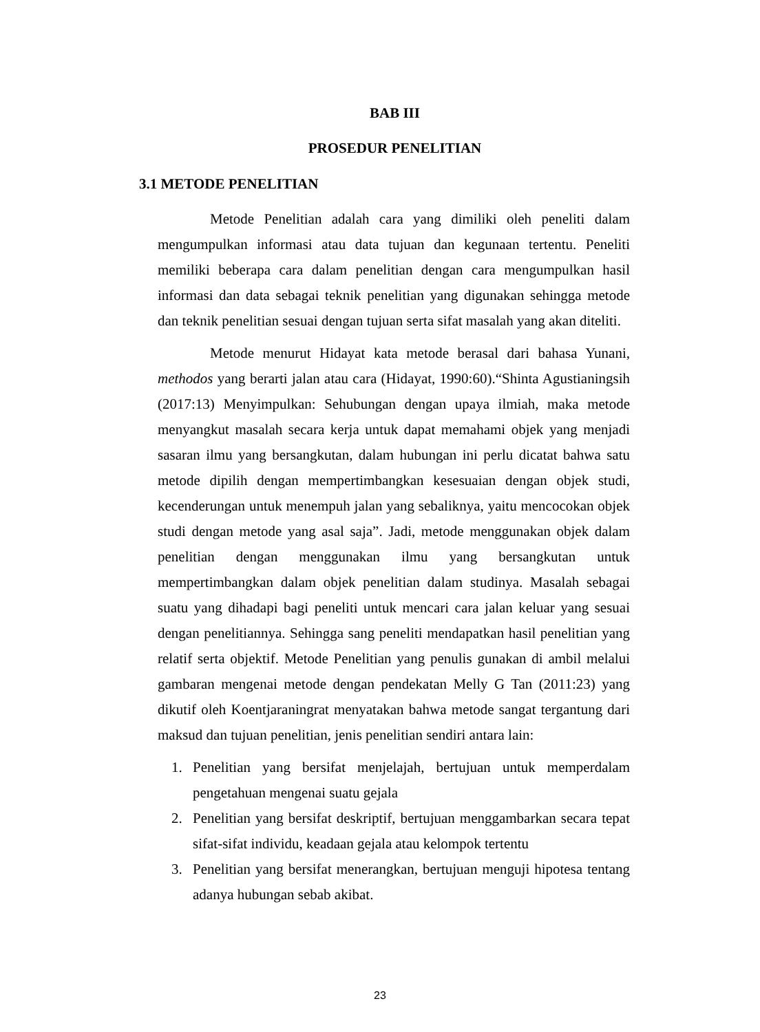BAB III
PROSEDUR PENELITIAN
3.1 METODE PENELITIAN
Metode Penelitian adalah cara yang dimiliki oleh peneliti dalam mengumpulkan informasi atau data tujuan dan kegunaan tertentu. Peneliti memiliki beberapa cara dalam penelitian dengan cara mengumpulkan hasil informasi dan data sebagai teknik penelitian yang digunakan sehingga metode dan teknik penelitian sesuai dengan tujuan serta sifat masalah yang akan diteliti.
Metode menurut Hidayat kata metode berasal dari bahasa Yunani, methodos yang berarti jalan atau cara (Hidayat, 1990:60).“Shinta Agustianingsih (2017:13) Menyimpulkan: Sehubungan dengan upaya ilmiah, maka metode menyangkut masalah secara kerja untuk dapat memahami objek yang menjadi sasaran ilmu yang bersangkutan, dalam hubungan ini perlu dicatat bahwa satu metode dipilih dengan mempertimbangkan kesesuaian dengan objek studi, kecenderungan untuk menempuh jalan yang sebaliknya, yaitu mencocokan objek studi dengan metode yang asal saja”. Jadi, metode menggunakan objek dalam penelitian dengan menggunakan ilmu yang bersangkutan untuk mempertimbangkan dalam objek penelitian dalam studinya. Masalah sebagai suatu yang dihadapi bagi peneliti untuk mencari cara jalan keluar yang sesuai dengan penelitiannya. Sehingga sang peneliti mendapatkan hasil penelitian yang relatif serta objektif. Metode Penelitian yang penulis gunakan di ambil melalui gambaran mengenai metode dengan pendekatan Melly G Tan (2011:23) yang dikutif oleh Koentjaraningrat menyatakan bahwa metode sangat tergantung dari maksud dan tujuan penelitian, jenis penelitian sendiri antara lain:
1. Penelitian yang bersifat menjelajah, bertujuan untuk memperdalam pengetahuan mengenai suatu gejala
2. Penelitian yang bersifat deskriptif, bertujuan menggambarkan secara tepat sifat-sifat individu, keadaan gejala atau kelompok tertentu
3. Penelitian yang bersifat menerangkan, bertujuan menguji hipotesa tentang adanya hubungan sebab akibat.
23